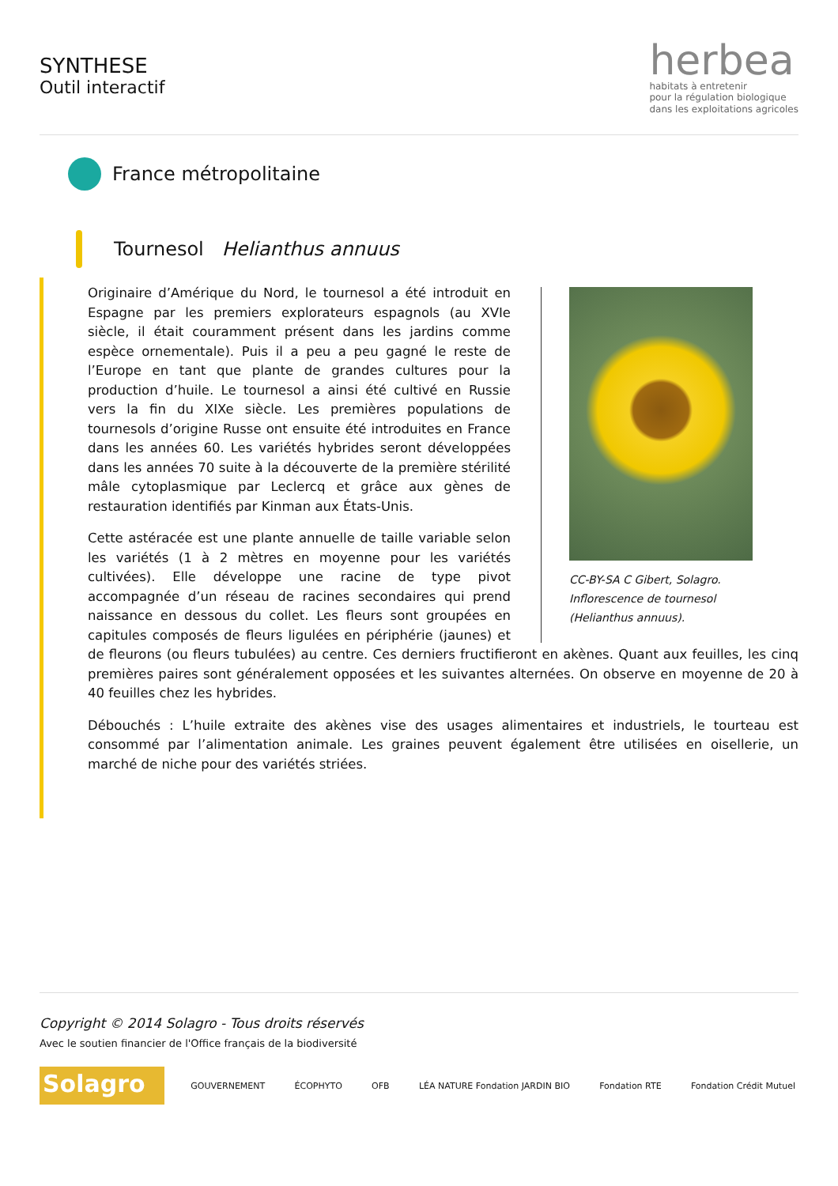SYNTHESE
Outil interactif
herbea
habitats à entretenir
pour la régulation biologique
dans les exploitations agricoles
France métropolitaine
Tournesol Helianthus annuus
CC-BY-SA C Gibert, Solagro. Inflorescence de tournesol (Helianthus annuus).
Originaire d’Amérique du Nord, le tournesol a été introduit en Espagne par les premiers explorateurs espagnols (au XVIe siècle, il était couramment présent dans les jardins comme espèce ornementale). Puis il a peu a peu gagné le reste de l’Europe en tant que plante de grandes cultures pour la production d’huile. Le tournesol a ainsi été cultivé en Russie vers la fin du XIXe siècle. Les premières populations de tournesols d’origine Russe ont ensuite été introduites en France dans les années 60. Les variétés hybrides seront développées dans les années 70 suite à la découverte de la première stérilité mâle cytoplasmique par Leclercq et grâce aux gènes de restauration identifiés par Kinman aux États-Unis.
Cette astéracée est une plante annuelle de taille variable selon les variétés (1 à 2 mètres en moyenne pour les variétés cultivées). Elle développe une racine de type pivot accompagnée d’un réseau de racines secondaires qui prend naissance en dessous du collet. Les fleurs sont groupées en capitules composés de fleurs ligulées en périphérie (jaunes) et de fleurons (ou fleurs tubulées) au centre. Ces derniers fructifieront en akènes. Quant aux feuilles, les cinq premières paires sont généralement opposées et les suivantes alternées. On observe en moyenne de 20 à 40 feuilles chez les hybrides.
Débouchés : L’huile extraite des akènes vise des usages alimentaires et industriels, le tourteau est consommé par l’alimentation animale. Les graines peuvent également être utilisées en oisellerie, un marché de niche pour des variétés striées.
Copyright © 2014 Solagro - Tous droits réservés
Avec le soutien financier de l'Office français de la biodiversité
Solagro
GOUVERNEMENT ÉCOPHYTO OFB
LÉA NATURE Fondation JARDIN BIO
Fondation RTE Fondation Crédit Mutuel